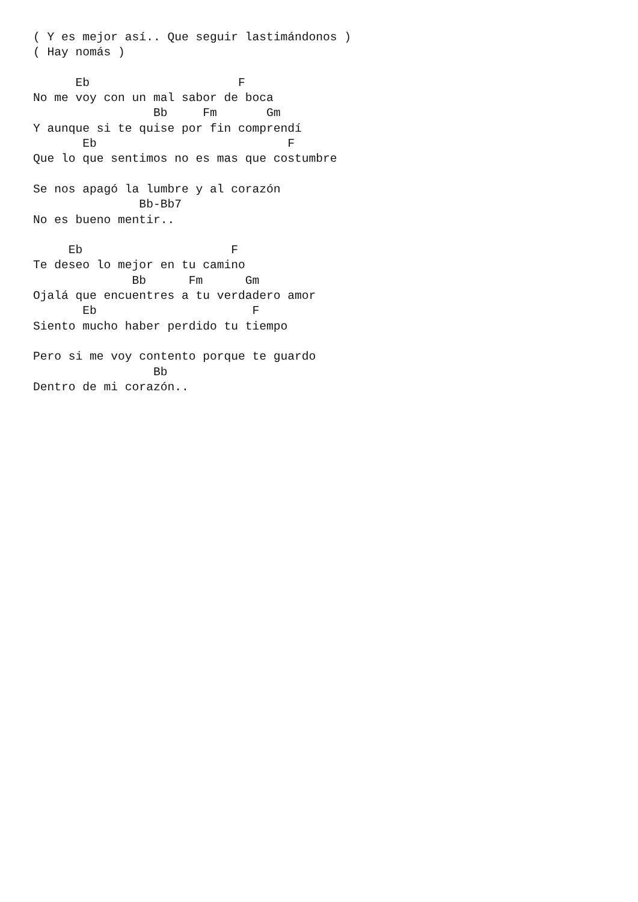( Y es mejor así.. Que seguir lastimándonos )
( Hay nomás )

      Eb                     F
No me voy con un mal sabor de boca
                 Bb     Fm       Gm
Y aunque si te quise por fin comprendí
       Eb                           F
Que lo que sentimos no es mas que costumbre

Se nos apagó la lumbre y al corazón
               Bb-Bb7
No es bueno mentir..

     Eb                     F
Te deseo lo mejor en tu camino
              Bb      Fm      Gm
Ojalá que encuentres a tu verdadero amor
       Eb                      F
Siento mucho haber perdido tu tiempo

Pero si me voy contento porque te guardo
                 Bb
Dentro de mi corazón..